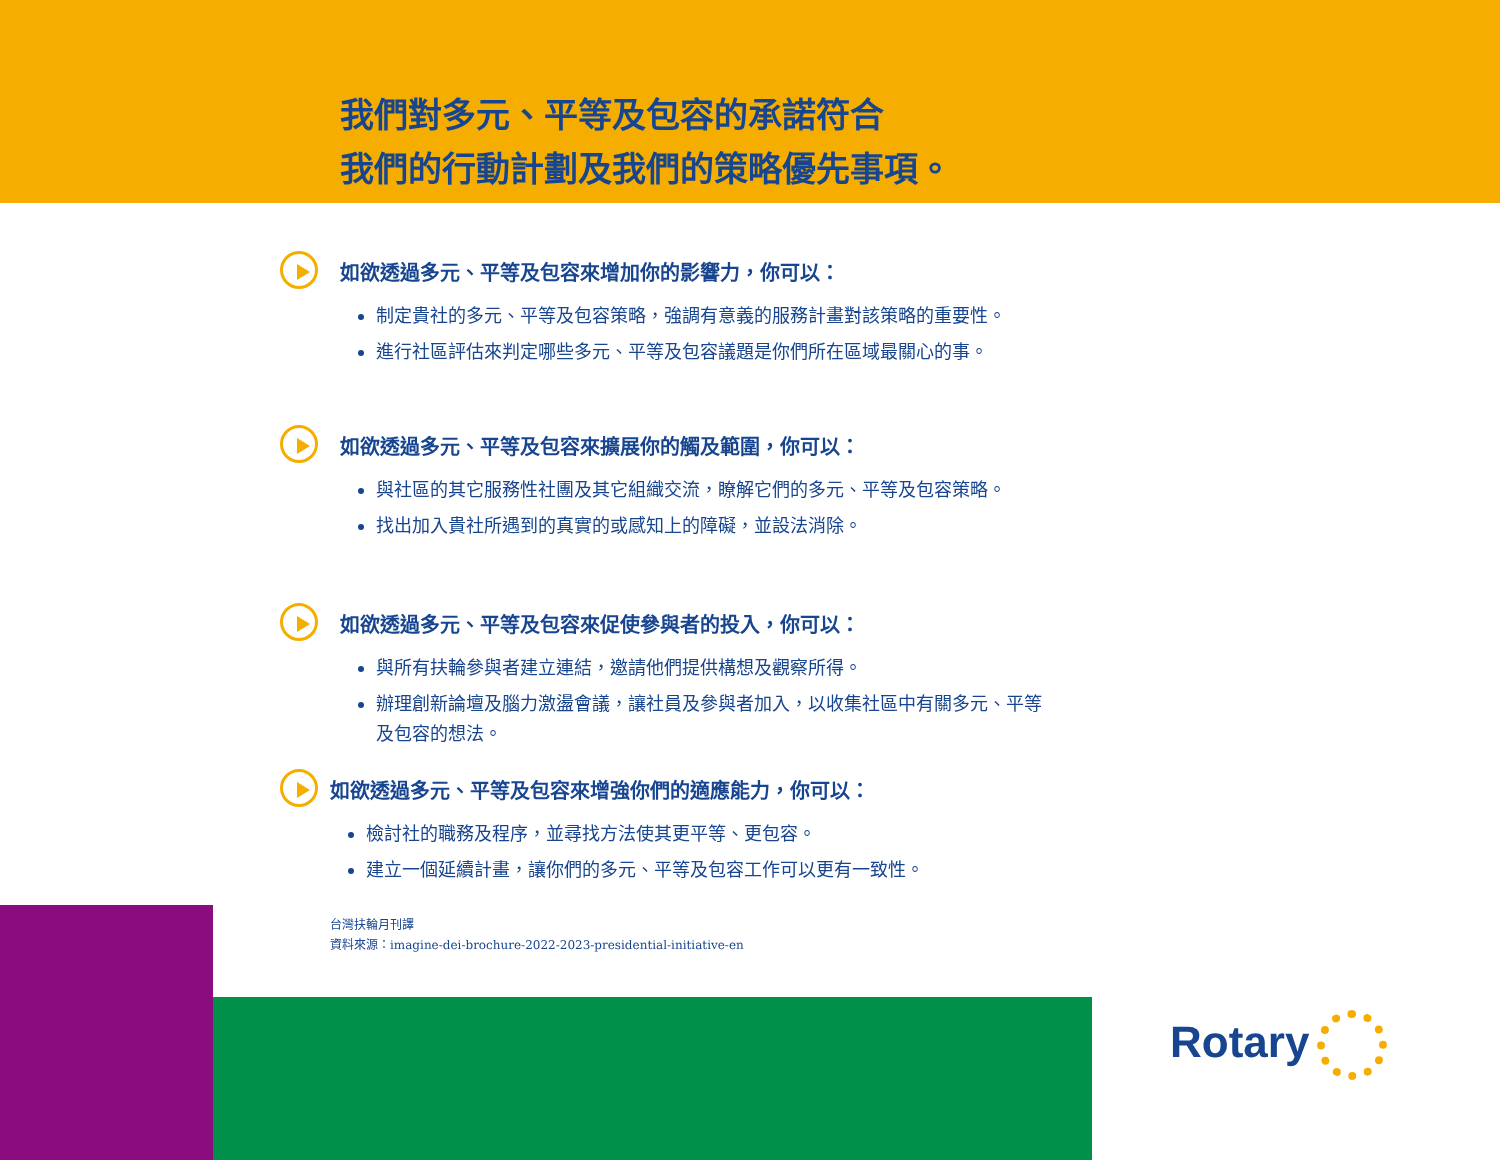我們對多元、平等及包容的承諾符合
我們的行動計劃及我們的策略優先事項。
如欲透過多元、平等及包容來增加你的影響力，你可以：
制定貴社的多元、平等及包容策略，強調有意義的服務計畫對該策略的重要性。
進行社區評估來判定哪些多元、平等及包容議題是你們所在區域最關心的事。
如欲透過多元、平等及包容來擴展你的觸及範圍，你可以：
與社區的其它服務性社團及其它組織交流，瞭解它們的多元、平等及包容策略。
找出加入貴社所遇到的真實的或感知上的障礙，並設法消除。
如欲透過多元、平等及包容來促使參與者的投入，你可以：
與所有扶輪參與者建立連結，邀請他們提供構想及觀察所得。
辦理創新論壇及腦力激盪會議，讓社員及參與者加入，以收集社區中有關多元、平等及包容的想法。
如欲透過多元、平等及包容來增強你們的適應能力，你可以：
檢討社的職務及程序，並尋找方法使其更平等、更包容。
建立一個延續計畫，讓你們的多元、平等及包容工作可以更有一致性。
台灣扶輪月刊譯
資料來源：imagine-dei-brochure-2022-2023-presidential-initiative-en
Rotary